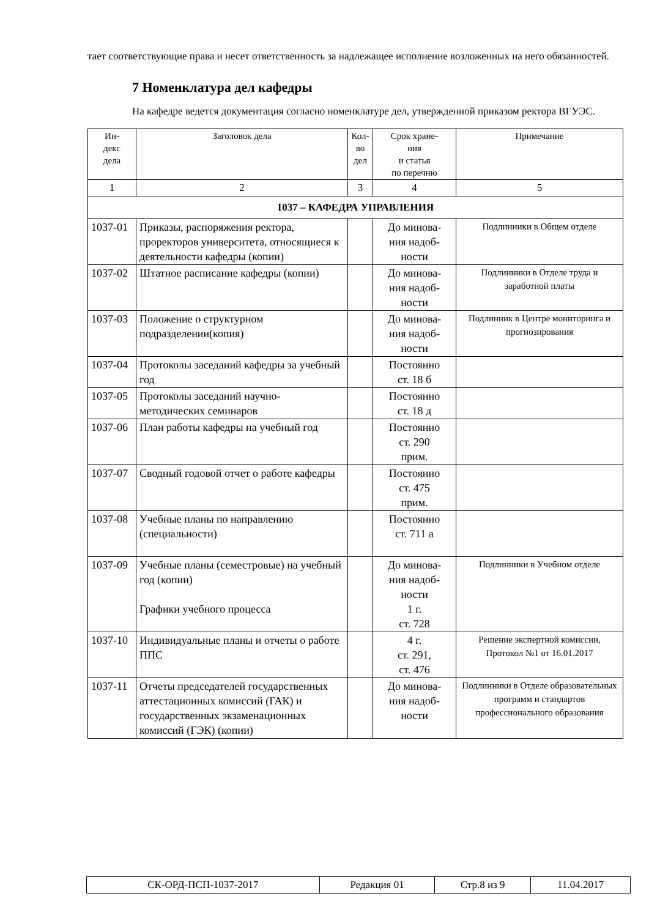тает соответствующие права и несет ответственность за надлежащее исполнение возложенных на него обязанностей.
7 Номенклатура дел кафедры
На кафедре ведется документация согласно номенклатуре дел, утвержденной приказом ректора ВГУЭС.
| Ин- декс дела | Заголовок дела | Кол- во дел | Срок хране- ния и статья по перечню | Примечание |
| --- | --- | --- | --- | --- |
| 1 | 2 | 3 | 4 | 5 |
| 1037 – КАФЕДРА УПРАВЛЕНИЯ | | | | |
| 1037-01 | Приказы, распоряжения ректора, проректоров университета, относящиеся к деятельности кафедры (копии) | | До минова- ния надоб- ности | Подлинники в Общем отделе |
| 1037-02 | Штатное расписание кафедры (копии) | | До минова- ния надоб- ности | Подлинники в Отделе труда и заработной платы |
| 1037-03 | Положение о структурном подразделении(копия) | | До минова- ния надоб- ности | Подлинник в Центре мониторинга и прогнозирования |
| 1037-04 | Протоколы заседаний кафедры за учебный год | | Постоянно ст. 18 б | |
| 1037-05 | Протоколы заседаний научно-методических семинаров | | Постоянно ст. 18 д | |
| 1037-06 | План работы кафедры на учебный год | | Постоянно ст. 290 прим. | |
| 1037-07 | Сводный годовой отчет о работе кафедры | | Постоянно ст. 475 прим. | |
| 1037-08 | Учебные планы по направлению (специальности) | | Постоянно ст. 711 а | |
| 1037-09 | Учебные планы (семестровые) на учебный год (копии) Графики учебного процесса | | До минова- ния надоб- ности 1 г. ст. 728 | Подлинники в Учебном отделе |
| 1037-10 | Индивидуальные планы и отчеты о работе ППС | | 4 г. ст. 291, ст. 476 | Решение экспертной комиссии, Протокол №1 от 16.01.2017 |
| 1037-11 | Отчеты председателей государственных аттестационных комиссий (ГАК) и государственных экзаменационных комиссий (ГЭК) (копии) | | До минова- ния надоб- ности | Подлинники в Отделе образовательных программ и стандартов профессионального образования |
| СК-ОРД-ПСП-1037-2017 | Редакция 01 | Стр.8 из 9 | 11.04.2017 |